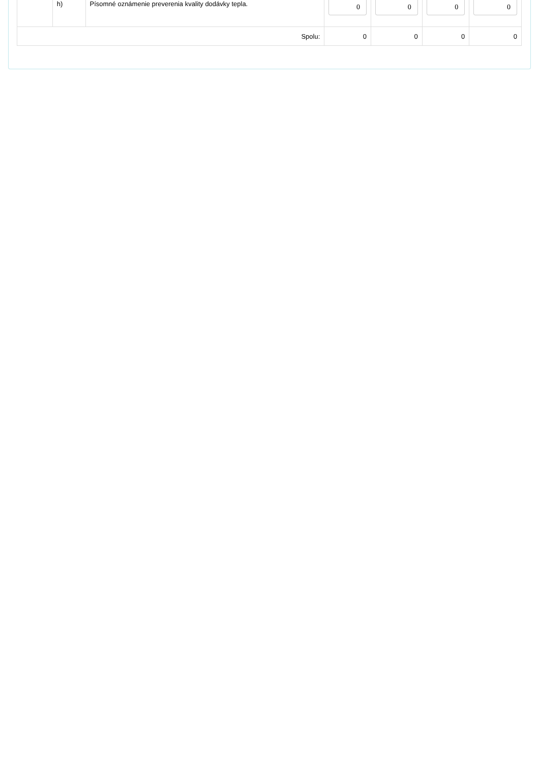| | h) | Písomné oznámenie preverenia kvality dodávky tepla. | 0 | 0 | 0 | 0 |
| Spolu: | | | 0 | 0 | 0 | 0 |